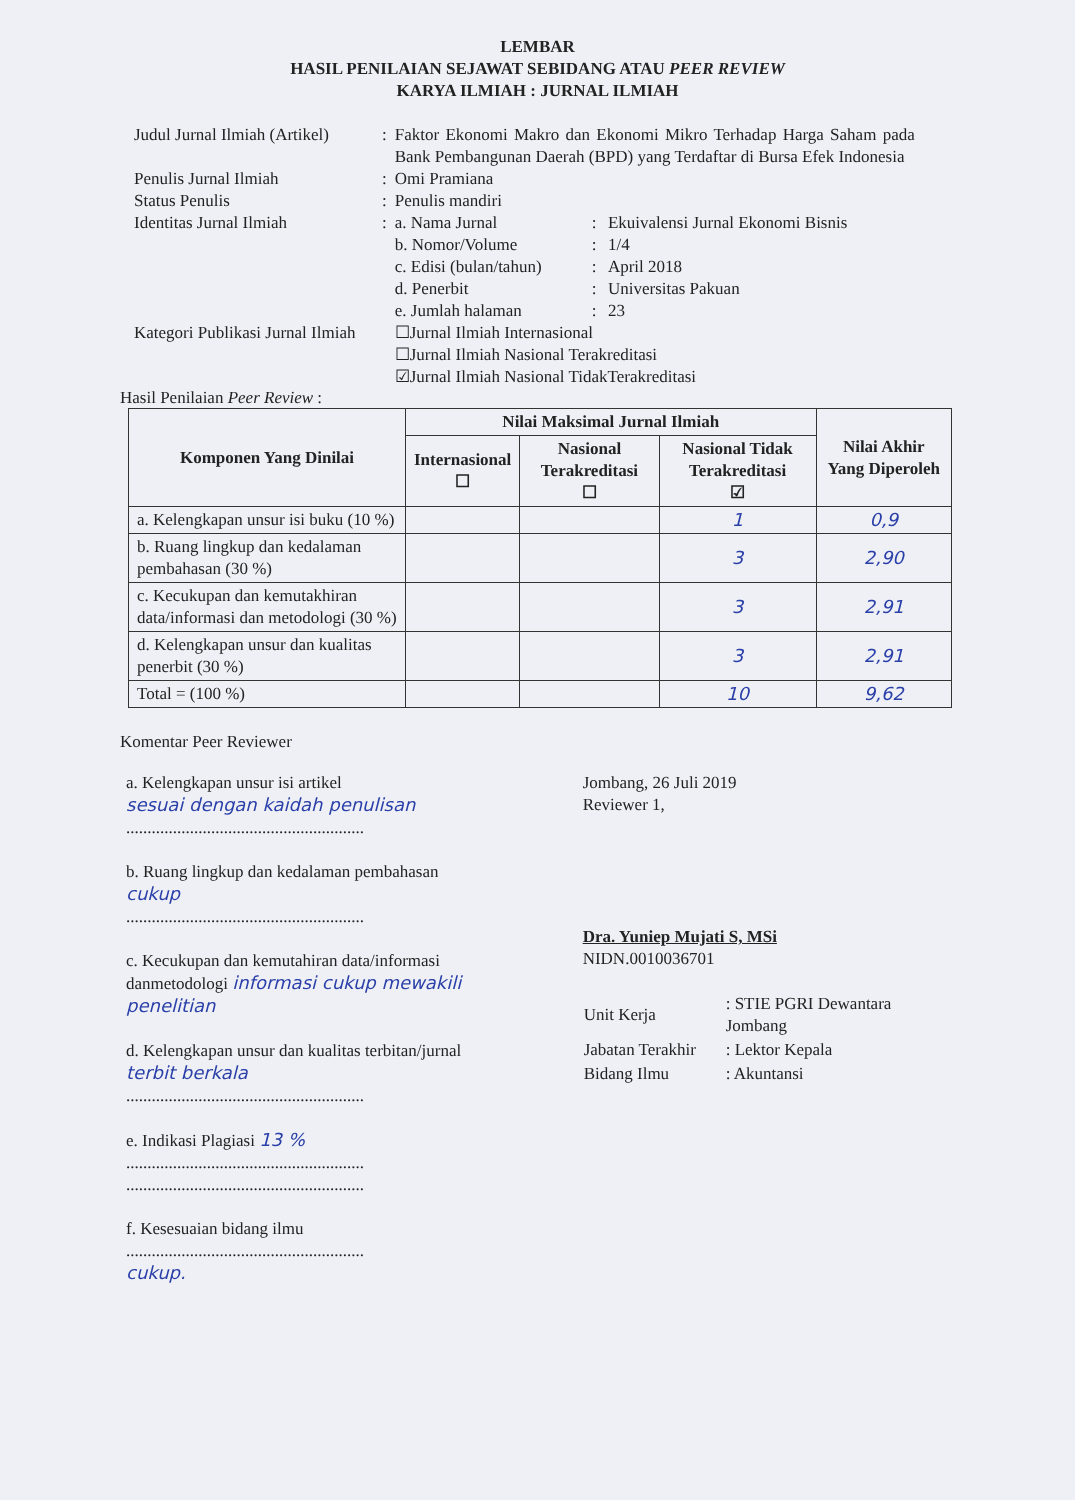LEMBAR
HASIL PENILAIAN SEJAWAT SEBIDANG ATAU PEER REVIEW
KARYA ILMIAH : JURNAL ILMIAH
| Judul Jurnal Ilmiah (Artikel) | : | Faktor Ekonomi Makro dan Ekonomi Mikro Terhadap Harga Saham pada Bank Pembangunan Daerah (BPD) yang Terdaftar di Bursa Efek Indonesia | | |
| Penulis Jurnal Ilmiah | : | Omi Pramiana | | |
| Status Penulis | : | Penulis mandiri | | |
| Identitas Jurnal Ilmiah | : | a. Nama Jurnal | : | Ekuivalensi Jurnal Ekonomi Bisnis |
| | | b. Nomor/Volume | : | 1/4 |
| | | c. Edisi (bulan/tahun) | : | April 2018 |
| | | d. Penerbit | : | Universitas Pakuan |
| | | e. Jumlah halaman | : | 23 |
| Kategori Publikasi Jurnal Ilmiah | | ☐Jurnal Ilmiah Internasional ☐Jurnal Ilmiah Nasional Terakreditasi ☑Jurnal Ilmiah Nasional TidakTerakreditasi | | |
Hasil Penilaian Peer Review :
| Komponen Yang Dinilai | Nilai Maksimal Jurnal Ilmiah | | | Nilai Akhir Yang Diperoleh |
| --- | --- | --- | --- | --- |
| | Internasional ☐ | Nasional Terakreditasi ☐ | Nasional Tidak Terakreditasi ☑ | |
| a. Kelengkapan unsur isi buku (10 %) | | | 1 | 0,9 |
| b. Ruang lingkup dan kedalaman pembahasan (30 %) | | | 3 | 2,90 |
| c. Kecukupan dan kemutakhiran data/informasi dan metodologi (30 %) | | | 3 | 2,91 |
| d. Kelengkapan unsur dan kualitas penerbit (30 %) | | | 3 | 2,91 |
| Total = (100 %) | | | 10 | 9,62 |
Komentar Peer Reviewer
a. Kelengkapan unsur isi artikel
sesuai dengan kaidah penulisan
........................................................
b. Ruang lingkup dan kedalaman pembahasan
cukup
........................................................
c. Kecukupan dan kemutahiran data/informasi danmetodologi informasi cukup mewakili penelitian
d. Kelengkapan unsur dan kualitas terbitan/jurnal
terbit berkala
........................................................
e. Indikasi Plagiasi 13 %
........................................................
........................................................
f. Kesesuaian bidang ilmu
........................................................
cukup.
Jombang, 26 Juli 2019
Reviewer 1,
Dra. Yuniep Mujati S, MSi
NIDN.0010036701
| Unit Kerja | : STIE PGRI Dewantara Jombang |
| Jabatan Terakhir | : Lektor Kepala |
| Bidang Ilmu | : Akuntansi |